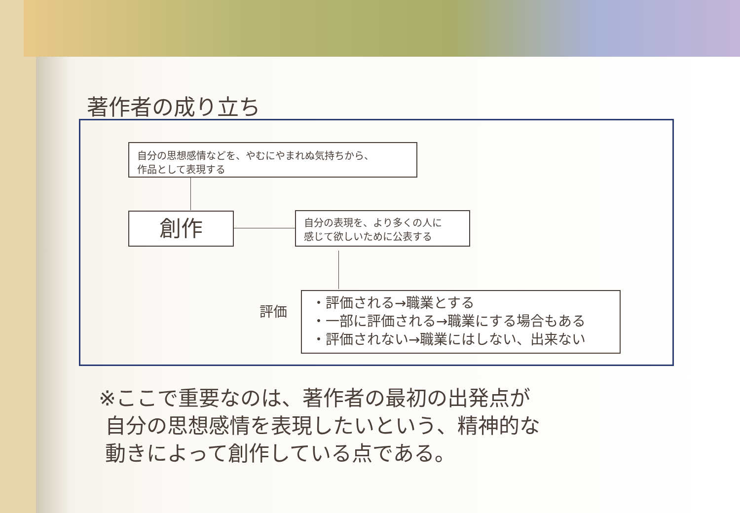著作者の成り立ち
自分の思想感情などを、やむにやまれぬ気持ちから、
作品として表現する
創作
自分の表現を、より多くの人に
感じて欲しいために公表する
評価
・評価される→職業とする
・一部に評価される→職業にする場合もある
・評価されない→職業にはしない、出来ない
※ここで重要なのは、著作者の最初の出発点が
自分の思想感情を表現したいという、精神的な
動きによって創作している点である。